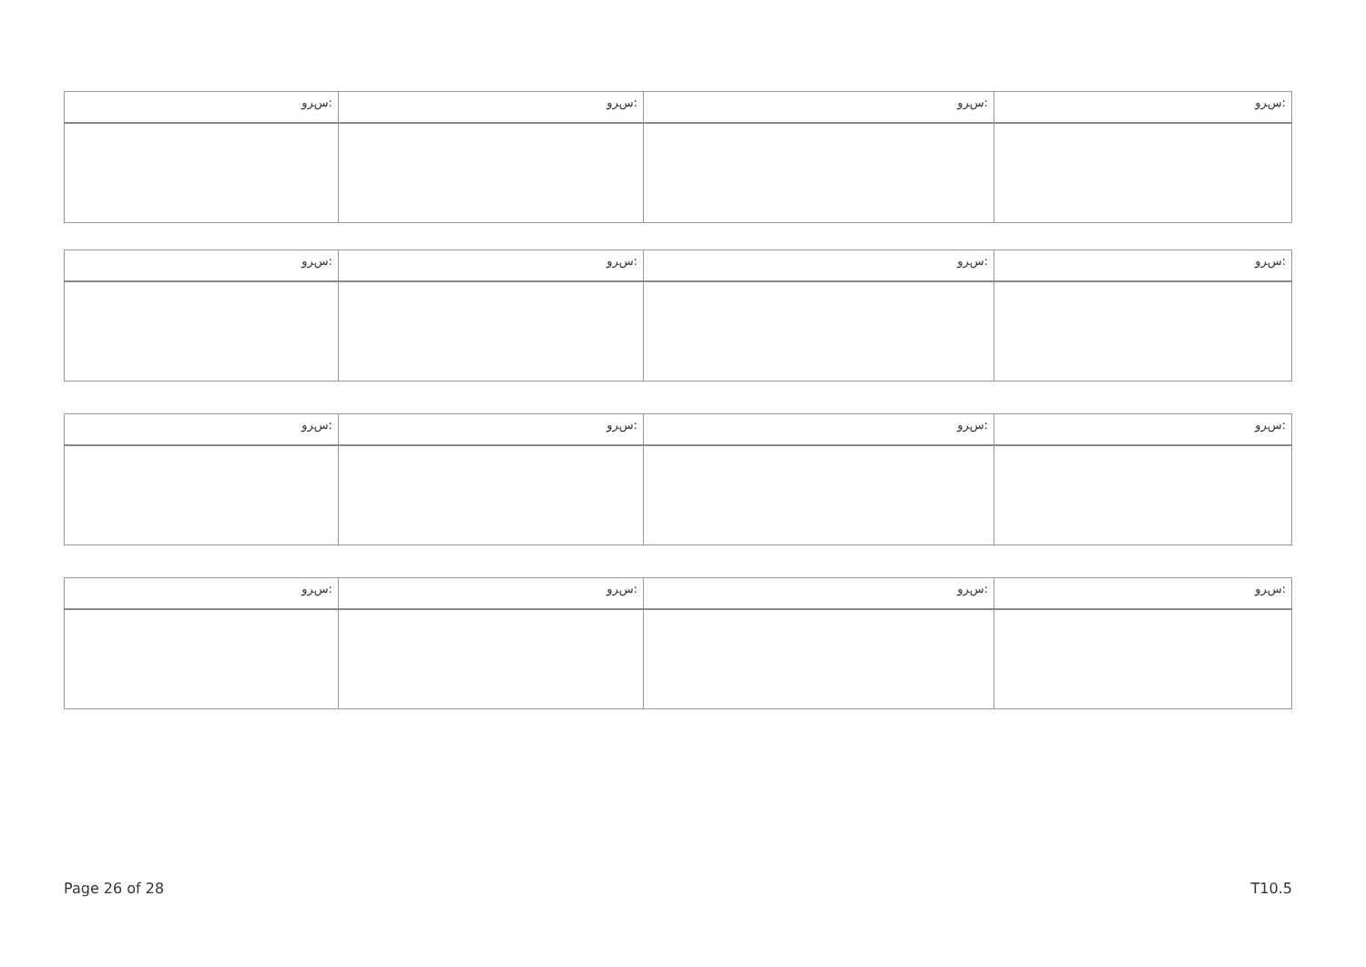| ﺱﺮﻭ: | ﺱﺮﻭ: | ﺱﺮﻭ: | ﺱﺮﻭ: |
| --- | --- | --- | --- |
| ﺱﺮﻭ: | ﺱﺮﻭ: | ﺱﺮﻭ: | ﺱﺮﻭ: |
| --- | --- | --- | --- |
| ﺱﺮﻭ: | ﺱﺮﻭ: | ﺱﺮﻭ: | ﺱﺮﻭ: |
| --- | --- | --- | --- |
| ﺱﺮﻭ: | ﺱﺮﻭ: | ﺱﺮﻭ: | ﺱﺮﻭ: |
| --- | --- | --- | --- |
Page 26 of 28 T10.5